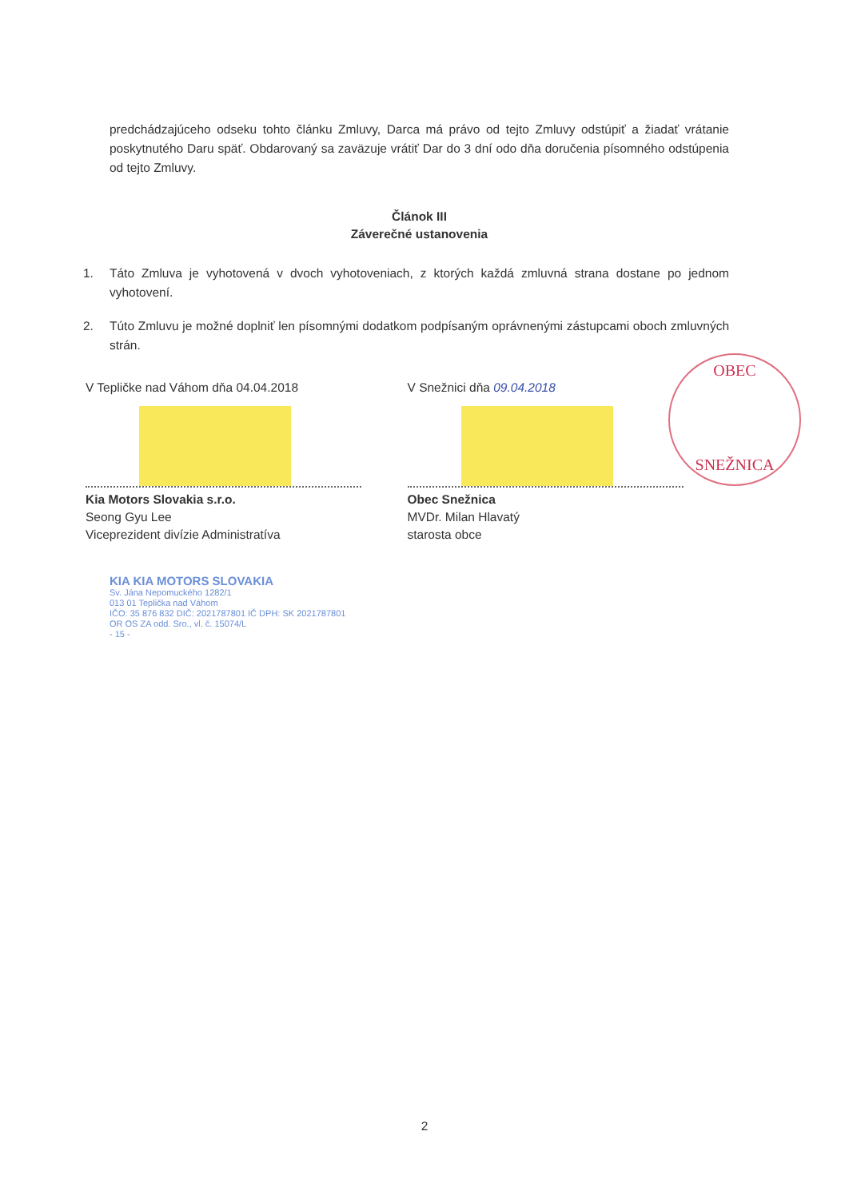predchádzajúceho odseku tohto článku Zmluvy, Darca má právo od tejto Zmluvy odstúpiť a žiadať vrátanie poskytnutého Daru späť. Obdarovaný sa zaväzuje vrátiť Dar do 3 dní odo dňa doručenia písomného odstúpenia od tejto Zmluvy.
Článok III
Záverečné ustanovenia
1. Táto Zmluva je vyhotovená v dvoch vyhotoveniach, z ktorých každá zmluvná strana dostane po jednom vyhotovení.
2. Túto Zmluvu je možné doplniť len písomnými dodatkom podpísaným oprávnenými zástupcami oboch zmluvných strán.
V Tepličke nad Váhom dňa 04.04.2018
Kia Motors Slovakia s.r.o.
Seong Gyu Lee
Viceprezident divízie Administratíva
KIA KIA MOTORS SLOVAKIA
Sv. Jána Nepomuckého 1282/1
013 01 Teplička nad Váhom
IČO: 35 876 832 DIČ: 2021787801 IČ DPH: SK 2021787801
OR OS ZA odd. Sro., vl. č. 15074/L
- 15 -
V Snežnici dňa 09.04.2018
Obec Snežnica
MVDr. Milan Hlavatý
starosta obce
OBEC
SNEŽNICA
2